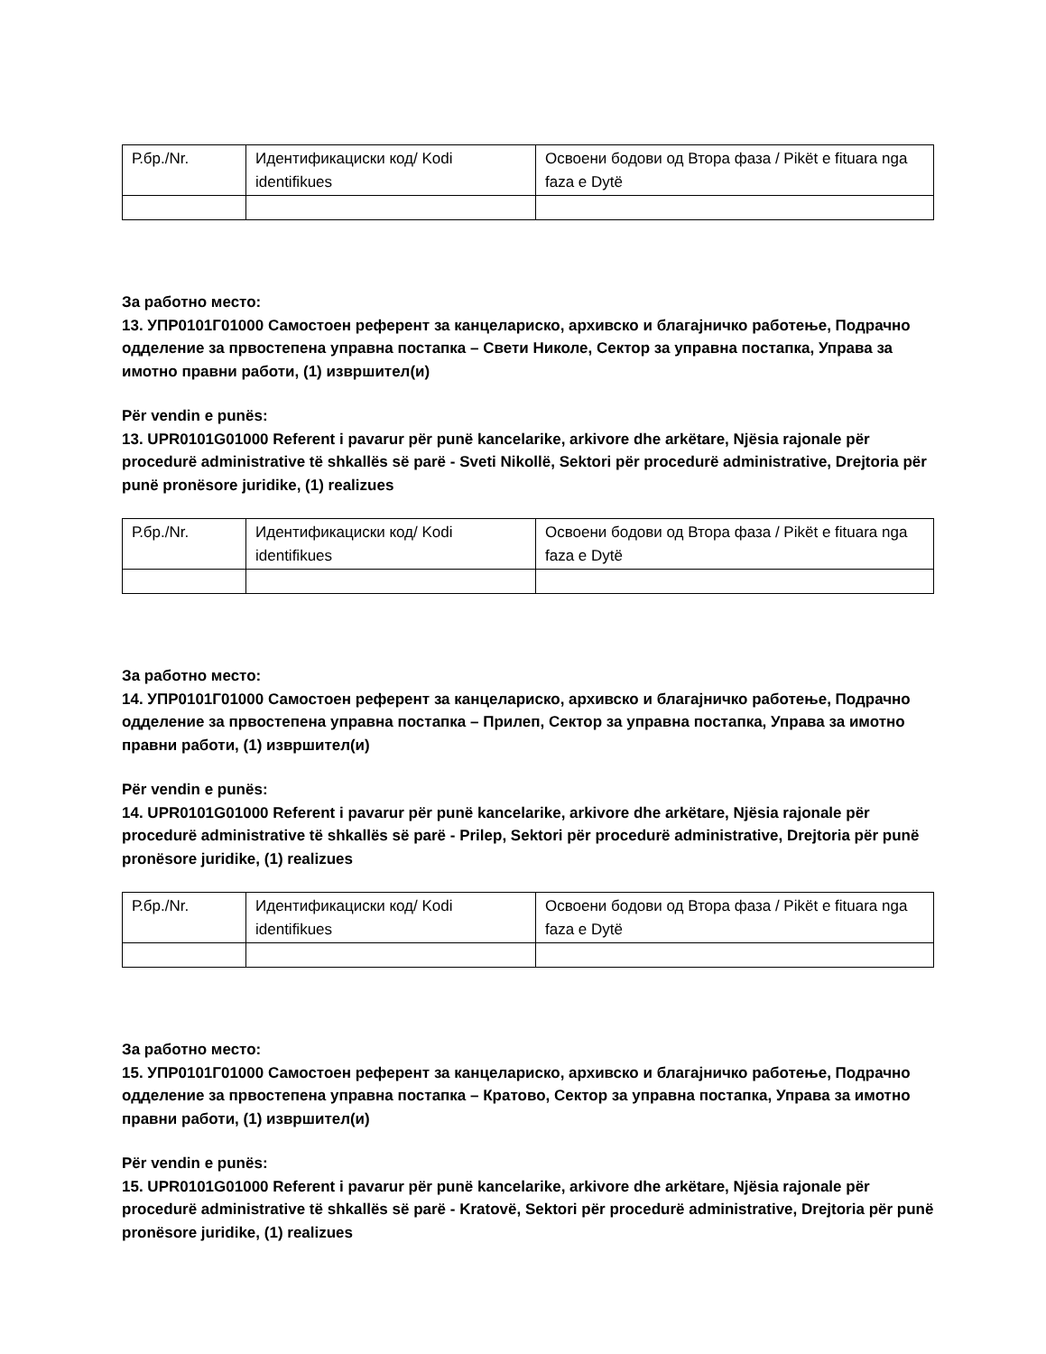| Р.бр./Nr. | Идентификациски код/ Kodi identifikues | Освоени бодови од Втора фаза / Pikët e fituara nga faza e Dytë |
За работно место:
13. УПР0101Г01000 Самостоен референт за канцелариско, архивско и благајничко работење, Подрачно одделение за првостепена управна постапка – Свети Николе, Сектор за управна постапка, Управа за имотно правни работи, (1) извршител(и)
Për vendin e punës:
13. UPR0101G01000 Referent i pavarur për punë kancelarike, arkivore dhe arkëtare, Njësia rajonale për procedurë administrative të shkallës së parë - Sveti Nikollë, Sektori për procedurë administrative, Drejtoria për punë pronësore juridike, (1) realizues
| Р.бр./Nr. | Идентификациски код/ Kodi identifikues | Освоени бодови од Втора фаза / Pikët e fituara nga faza e Dytë |
За работно место:
14. УПР0101Г01000 Самостоен референт за канцелариско, архивско и благајничко работење, Подрачно одделение за првостепена управна постапка – Прилеп, Сектор за управна постапка, Управа за имотно правни работи, (1) извршител(и)
Për vendin e punës:
14. UPR0101G01000 Referent i pavarur për punë kancelarike, arkivore dhe arkëtare, Njësia rajonale për procedurë administrative të shkallës së parë - Prilep, Sektori për procedurë administrative, Drejtoria për punë pronësore juridike, (1) realizues
| Р.бр./Nr. | Идентификациски код/ Kodi identifikues | Освоени бодови од Втора фаза / Pikët e fituara nga faza e Dytë |
За работно место:
15. УПР0101Г01000 Самостоен референт за канцелариско, архивско и благајничко работење, Подрачно одделение за првостепена управна постапка – Кратово, Сектор за управна постапка, Управа за имотно правни работи, (1) извршител(и)
Për vendin e punës:
15. UPR0101G01000 Referent i pavarur për punë kancelarike, arkivore dhe arkëtare, Njësia rajonale për procedurë administrative të shkallës së parë - Kratovë, Sektori për procedurë administrative, Drejtoria për punë pronësore juridike, (1) realizues